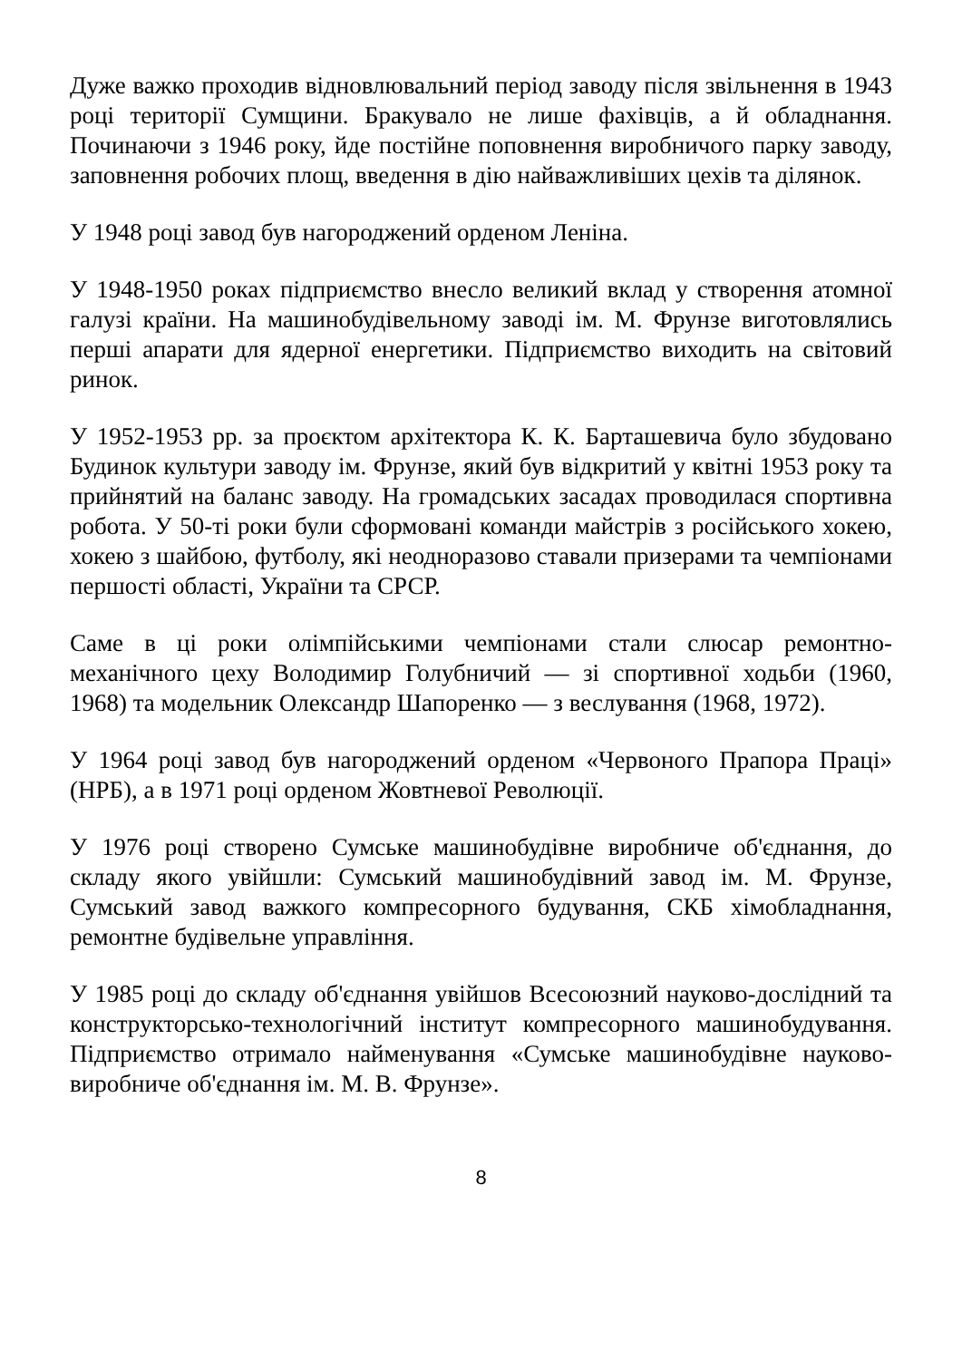Дуже важко проходив відновлювальний період заводу після звільнення в 1943 році території Сумщини. Бракувало не лише фахівців, а й обладнання. Починаючи з 1946 року, йде постійне поповнення виробничого парку заводу, заповнення робочих площ, введення в дію найважливіших цехів та ділянок.
У 1948 році завод був нагороджений орденом Леніна.
У 1948-1950 роках підприємство внесло великий вклад у створення атомної галузі країни. На машинобудівельному заводі ім. М. Фрунзе виготовлялись перші апарати для ядерної енергетики. Підприємство виходить на світовий ринок.
У 1952-1953 рр. за проєктом архітектора К. К. Барташевича було збудовано Будинок культури заводу ім. Фрунзе, який був відкритий у квітні 1953 року та прийнятий на баланс заводу. На громадських засадах проводилася спортивна робота. У 50-ті роки були сформовані команди майстрів з російського хокею, хокею з шайбою, футболу, які неодноразово ставали призерами та чемпіонами першості області, України та СРСР.
Саме в ці роки олімпійськими чемпіонами стали слюсар ремонтно-механічного цеху Володимир Голубничий — зі спортивної ходьби (1960, 1968) та модельник Олександр Шапоренко — з веслування (1968, 1972).
У 1964 році завод був нагороджений орденом «Червоного Прапора Праці» (НРБ), а в 1971 році орденом Жовтневої Революції.
У 1976 році створено Сумське машинобудівне виробниче об'єднання, до складу якого увійшли: Сумський машинобудівний завод ім. М. Фрунзе, Сумський завод важкого компресорного будування, СКБ хімобладнання, ремонтне будівельне управління.
У 1985 році до складу об'єднання увійшов Всесоюзний науково-дослідний та конструкторсько-технологічний інститут компресорного машинобудування. Підприємство отримало найменування «Сумське машинобудівне науково-виробниче об'єднання ім. М. В. Фрунзе».
8